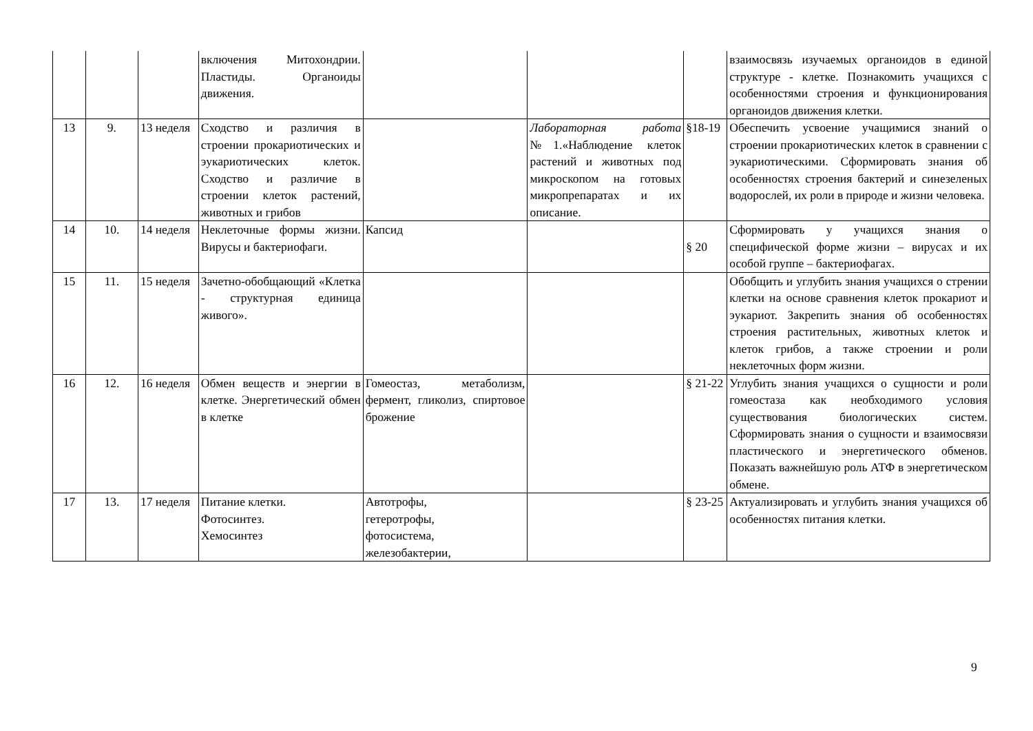| | | | включения Митохондрии. Пластиды. Органоиды движения. | | | | взаимосвязь изучаемых органоидов в единой структуре - клетке. Познакомить учащихся с особенностями строения и функционирования органоидов движения клетки. |
| 13 | 9. | 13 неделя | Сходство и различия в строении прокариотических и эукариотических клеток. Сходство и различие в строении клеток растений, животных и грибов | | Лабораторная работа №1.«Наблюдение клеток растений и животных под микроскопом на готовых микропрепаратах и их описание. | §18-19 | Обеспечить усвоение учащимися знаний о строении прокариотических клеток в сравнении с эукариотическими. Сформировать знания об особенностях строения бактерий и синезеленых водорослей, их роли в природе и жизни человека. |
| 14 | 10. | 14 неделя | Неклеточные формы жизни. Вирусы и бактериофаги. | Капсид | | § 20 | Сформировать у учащихся знания о специфической форме жизни – вирусах и их особой группе – бактериофагах. |
| 15 | 11. | 15 неделя | Зачетно-обобщающий «Клетка - структурная единица живого». | | | | Обобщить и углубить знания учащихся о стрении клетки на основе сравнения клеток прокариот и эукариот. Закрепить знания об особенностях строения растительных, животных клеток и клеток грибов, а также строении и роли неклеточных форм жизни. |
| 16 | 12. | 16 неделя | Обмен веществ и энергии в клетке. Энергетический обмен в клетке | Гомеостаз, метаболизм, фермент, гликолиз, спиртовое брожение | | § 21-22 | Углубить знания учащихся о сущности и роли гомеостаза как необходимого условия существования биологических систем. Сформировать знания о сущности и взаимосвязи пластического и энергетического обменов. Показать важнейшую роль АТФ в энергетическом обмене. |
| 17 | 13. | 17 неделя | Питание клетки. Фотосинтез. Хемосинтез | Автотрофы, гетеротрофы, фотосистема, железобактерии, | | § 23-25 | Актуализировать и углубить знания учащихся об особенностях питания клетки. |
9